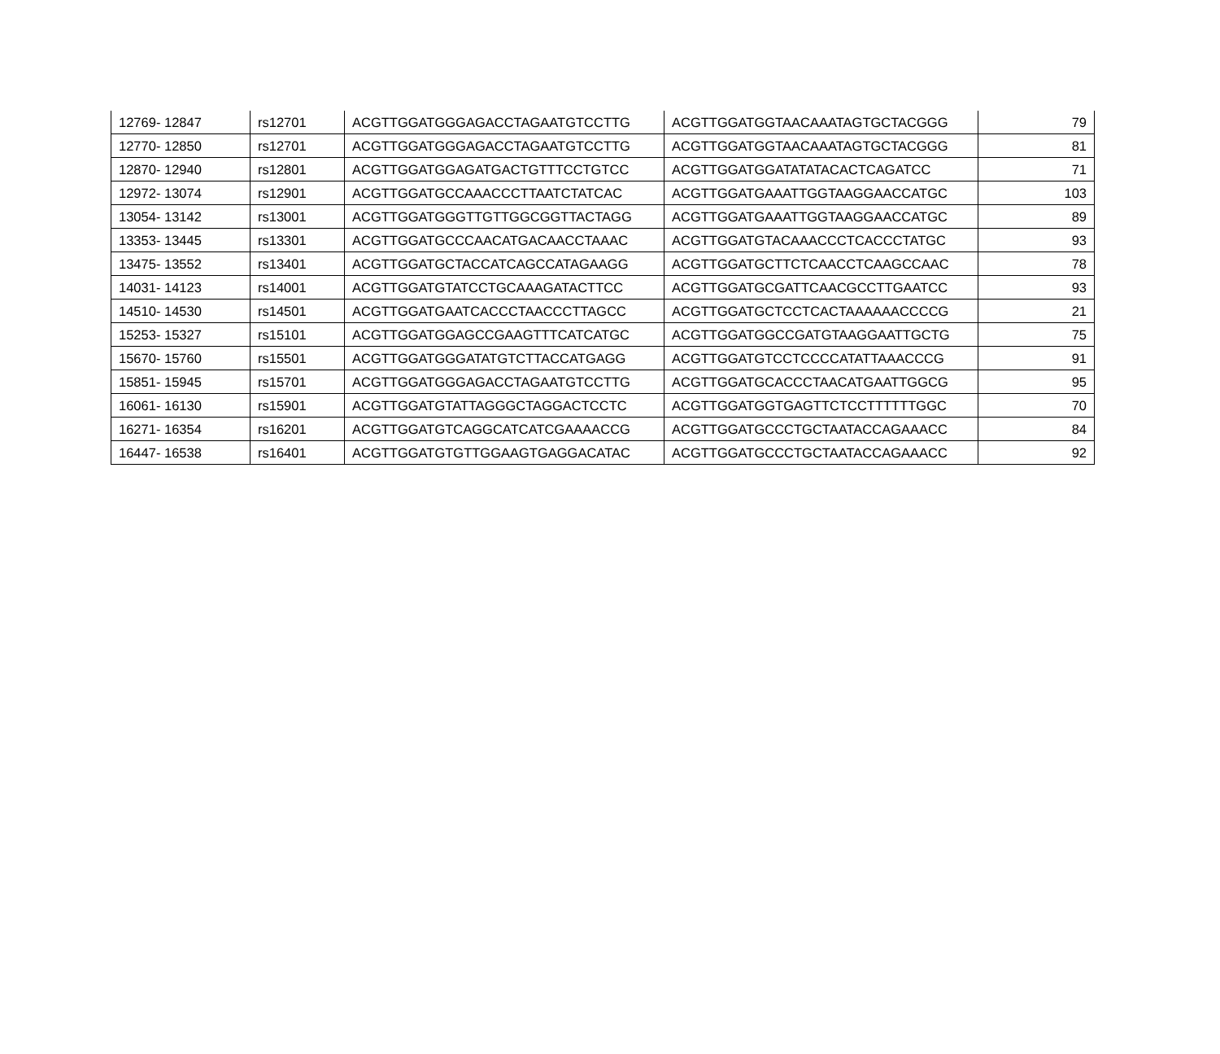| 12769- 12847 | rs12701 | ACGTTGGATGGGAGACCTAGAATGTCCTTG | ACGTTGGATGGTAACAAATAGTGCTACGGG | 79 |
| 12770- 12850 | rs12701 | ACGTTGGATGGGAGACCTAGAATGTCCTTG | ACGTTGGATGGTAACAAATAGTGCTACGGG | 81 |
| 12870- 12940 | rs12801 | ACGTTGGATGGAGATGACTGTTTCCTGTCC | ACGTTGGATGGATATATACACTCAGATCC | 71 |
| 12972- 13074 | rs12901 | ACGTTGGATGCCAAACCCTTAATCTATCAC | ACGTTGGATGAAATTGGTAAGGAACCATGC | 103 |
| 13054- 13142 | rs13001 | ACGTTGGATGGGTTGTTGGCGGTTACTAGG | ACGTTGGATGAAATTGGTAAGGAACCATGC | 89 |
| 13353- 13445 | rs13301 | ACGTTGGATGCCCAACATGACAACCTAAAC | ACGTTGGATGTACAAACCCTCACCCTATGC | 93 |
| 13475- 13552 | rs13401 | ACGTTGGATGCTACCATCAGCCATAGAAGG | ACGTTGGATGCTTCTCAACCTCAAGCCAAC | 78 |
| 14031- 14123 | rs14001 | ACGTTGGATGTATCCTGCAAAGATACTTCC | ACGTTGGATGCGATTCAACGCCTTGAATCC | 93 |
| 14510- 14530 | rs14501 | ACGTTGGATGAATCACCCTAACCCTTAGCC | ACGTTGGATGCTCCTCACTAAAAAACCCCG | 21 |
| 15253- 15327 | rs15101 | ACGTTGGATGGAGCCGAAGTTTCATCATGC | ACGTTGGATGGCCGATGTAAGGAATTGCTG | 75 |
| 15670- 15760 | rs15501 | ACGTTGGATGGGATATGTCTTACCATGAGG | ACGTTGGATGTCCTCCCCATATTAAACCCG | 91 |
| 15851- 15945 | rs15701 | ACGTTGGATGGGAGACCTAGAATGTCCTTG | ACGTTGGATGCACCCTAACATGAATTGGCG | 95 |
| 16061- 16130 | rs15901 | ACGTTGGATGTATTAGGGCTAGGACTCCTC | ACGTTGGATGGTGAGTTCTCCTTTTTTGGC | 70 |
| 16271- 16354 | rs16201 | ACGTTGGATGTCAGGCATCATCGAAAACCG | ACGTTGGATGCCCTGCTAATACCAGAAACC | 84 |
| 16447- 16538 | rs16401 | ACGTTGGATGTGTTGGAAGTGAGGACATAC | ACGTTGGATGCCCTGCTAATACCAGAAACC | 92 |